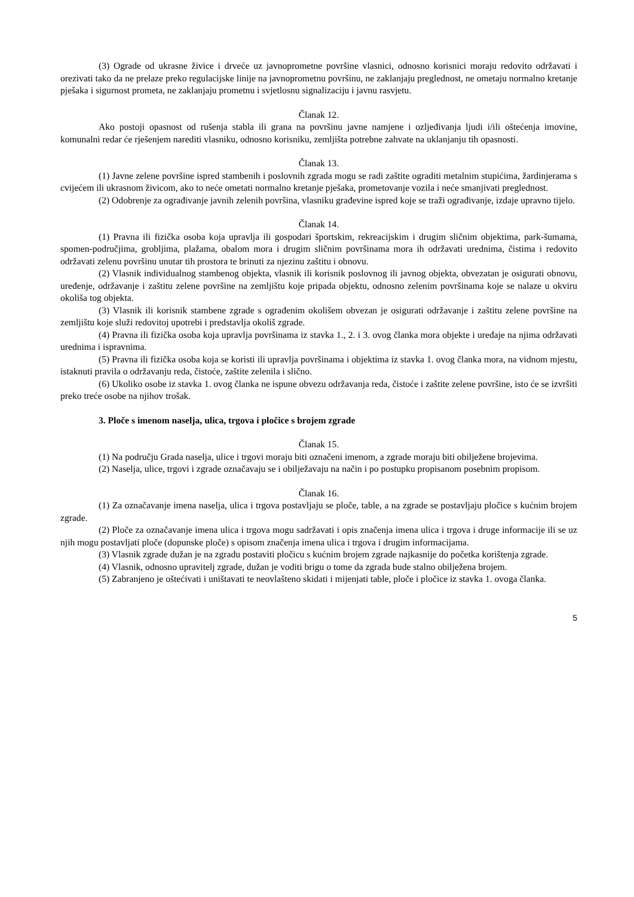(3) Ograde od ukrasne živice i drveće uz javnoprometne površine vlasnici, odnosno korisnici moraju redovito održavati i orezivati tako da ne prelaze preko regulacijske linije na javnoprometnu površinu, ne zaklanjaju preglednost, ne ometaju normalno kretanje pješaka i sigurnost prometa, ne zaklanjaju prometnu i svjetlosnu signalizaciju i javnu rasvjetu.
Članak 12.
Ako postoji opasnost od rušenja stabla ili grana na površinu javne namjene i ozljeđivanja ljudi i/ili oštećenja imovine, komunalni redar će rješenjem narediti vlasniku, odnosno korisniku, zemljišta potrebne zahvate na uklanjanju tih opasnosti.
Članak 13.
(1) Javne zelene površine ispred stambenih i poslovnih zgrada mogu se radi zaštite ograditi metalnim stupićima, žardinjerama s cvijećem ili ukrasnom živicom, ako to neće ometati normalno kretanje pješaka, prometovanje vozila i neće smanjivati preglednost.
(2) Odobrenje za ograđivanje javnih zelenih površina, vlasniku građevine ispred koje se traži ograđivanje, izdaje upravno tijelo.
Članak 14.
(1) Pravna ili fizička osoba koja upravlja ili gospodari športskim, rekreacijskim i drugim sličnim objektima, park-šumama, spomen-područjima, grobljima, plažama, obalom mora i drugim sličnim površinama mora ih održavati urednima, čistima i redovito održavati zelenu površinu unutar tih prostora te brinuti za njezinu zaštitu i obnovu.
(2) Vlasnik individualnog stambenog objekta, vlasnik ili korisnik poslovnog ili javnog objekta, obvezatan je osigurati obnovu, uređenje, održavanje i zaštitu zelene površine na zemljištu koje pripada objektu, odnosno zelenim površinama koje se nalaze u okviru okoliša tog objekta.
(3) Vlasnik ili korisnik stambene zgrade s ograđenim okolišem obvezan je osigurati održavanje i zaštitu zelene površine na zemljištu koje služi redovitoj upotrebi i predstavlja okoliš zgrade.
(4) Pravna ili fizička osoba koja upravlja površinama iz stavka 1., 2. i 3. ovog članka mora objekte i uređaje na njima održavati urednima i ispravnima.
(5) Pravna ili fizička osoba koja se koristi ili upravlja površinama i objektima iz stavka 1. ovog članka mora, na vidnom mjestu, istaknuti pravila o održavanju reda, čistoće, zaštite zelenila i slično.
(6) Ukoliko osobe iz stavka 1. ovog članka ne ispune obvezu održavanja reda, čistoće i zaštite zelene površine, isto će se izvršiti preko treće osobe na njihov trošak.
3. Ploče s imenom naselja, ulica, trgova i pločice s brojem zgrade
Članak 15.
(1) Na području Grada naselja, ulice i trgovi moraju biti označeni imenom, a zgrade moraju biti obilježene brojevima.
(2) Naselja, ulice, trgovi i zgrade označavaju se i obilježavaju na način i po postupku propisanom posebnim propisom.
Članak 16.
(1) Za označavanje imena naselja, ulica i trgova postavljaju se ploče, table, a na zgrade se postavljaju pločice s kućnim brojem zgrade.
(2) Ploče za označavanje imena ulica i trgova mogu sadržavati i opis značenja imena ulica i trgova i druge informacije ili se uz njih mogu postavljati ploče (dopunske ploče) s opisom značenja imena ulica i trgova i drugim informacijama.
(3) Vlasnik zgrade dužan je na zgradu postaviti pločicu s kućnim brojem zgrade najkasnije do početka korištenja zgrade.
(4) Vlasnik, odnosno upravitelj zgrade, dužan je voditi brigu o tome da zgrada bude stalno obilježena brojem.
(5) Zabranjeno je oštećivati i uništavati te neovlašteno skidati i mijenjati table, ploče i pločice iz stavka 1. ovoga članka.
5